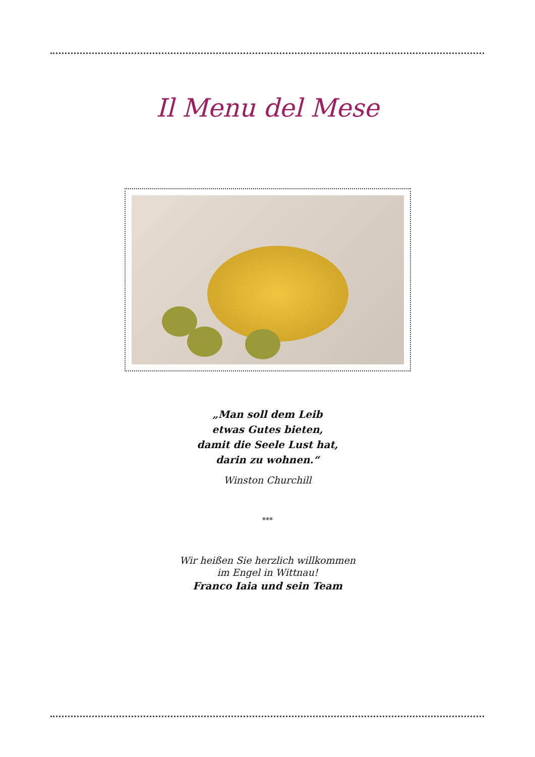Il Menu del Mese
„Man soll dem Leib
etwas Gutes bieten,
damit die Seele Lust hat,
darin zu wohnen.“
Winston Churchill
***
Wir heißen Sie herzlich willkommen
im Engel in Wittnau!
Franco Iaia und sein Team